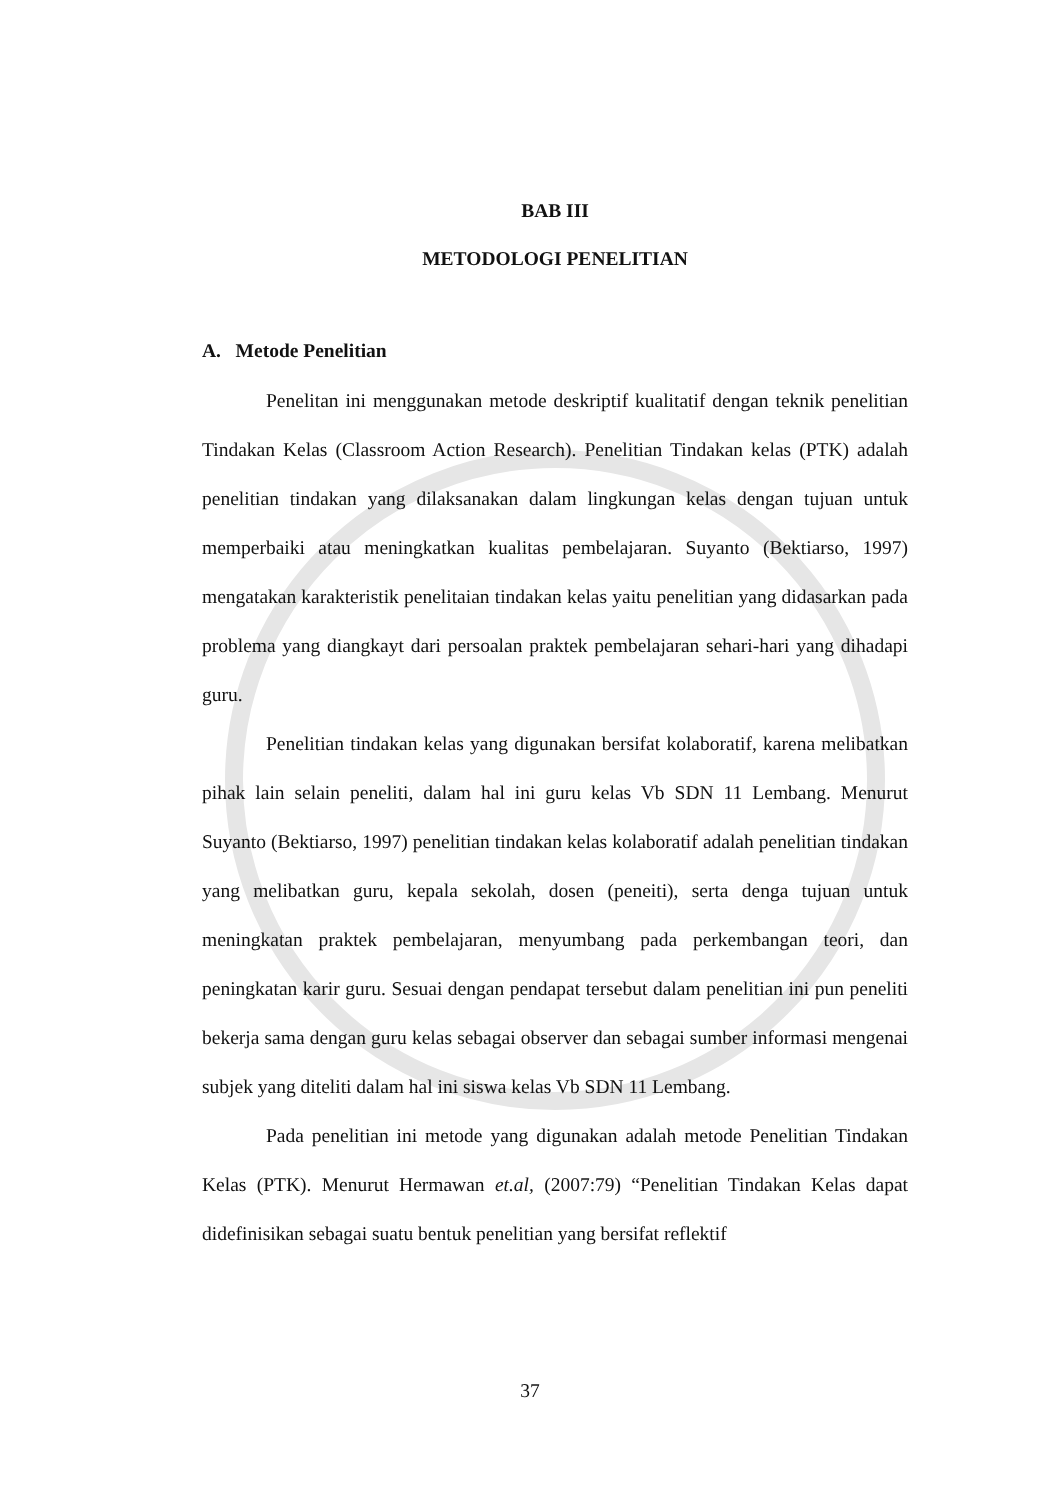BAB III
METODOLOGI PENELITIAN
A. Metode Penelitian
Penelitan ini menggunakan metode deskriptif kualitatif dengan teknik penelitian Tindakan Kelas (Classroom Action Research). Penelitian Tindakan kelas (PTK) adalah penelitian tindakan yang dilaksanakan dalam lingkungan kelas dengan tujuan untuk memperbaiki atau meningkatkan kualitas pembelajaran. Suyanto (Bektiarso, 1997) mengatakan karakteristik penelitaian tindakan kelas yaitu penelitian yang didasarkan pada problema yang diangkayt dari persoalan praktek pembelajaran sehari-hari yang dihadapi guru.
Penelitian tindakan kelas yang digunakan bersifat kolaboratif, karena melibatkan pihak lain selain peneliti, dalam hal ini guru kelas Vb SDN 11 Lembang. Menurut Suyanto (Bektiarso, 1997) penelitian tindakan kelas kolaboratif adalah penelitian tindakan yang melibatkan guru, kepala sekolah, dosen (peneiti), serta denga tujuan untuk meningkatan praktek pembelajaran, menyumbang pada perkembangan teori, dan peningkatan karir guru. Sesuai dengan pendapat tersebut dalam penelitian ini pun peneliti bekerja sama dengan guru kelas sebagai observer dan sebagai sumber informasi mengenai subjek yang diteliti dalam hal ini siswa kelas Vb SDN 11 Lembang.
Pada penelitian ini metode yang digunakan adalah metode Penelitian Tindakan Kelas (PTK). Menurut Hermawan et.al, (2007:79) “Penelitian Tindakan Kelas dapat didefinisikan sebagai suatu bentuk penelitian yang bersifat reflektif
37